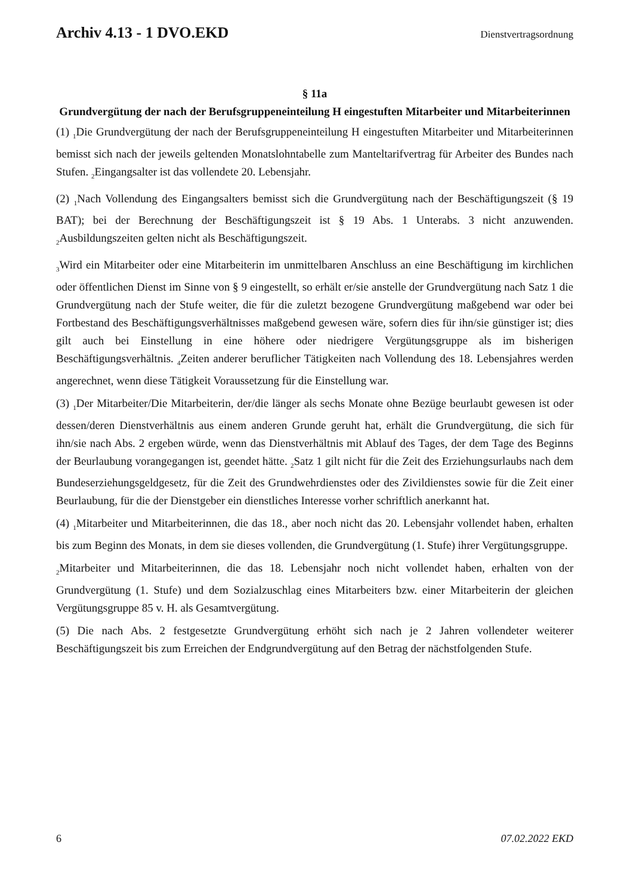Archiv 4.13 - 1 DVO.EKD
Dienstvertragsordnung
§ 11a
Grundvergütung der nach der Berufsgruppeneinteilung H eingestuften Mitarbeiter und Mitarbeiterinnen
(1) <sub>1</sub>Die Grundvergütung der nach der Berufsgruppeneinteilung H eingestuften Mitarbeiter und Mitarbeiterinnen bemisst sich nach der jeweils geltenden Monatslohntabelle zum Manteltarifvertrag für Arbeiter des Bundes nach Stufen. <sub>2</sub>Eingangsalter ist das vollendete 20. Lebensjahr.
(2) <sub>1</sub>Nach Vollendung des Eingangsalters bemisst sich die Grundvergütung nach der Beschäftigungszeit (§ 19 BAT); bei der Berechnung der Beschäftigungszeit ist § 19 Abs. 1 Unterabs. 3 nicht anzuwenden. <sub>2</sub>Ausbildungszeiten gelten nicht als Beschäftigungszeit.
<sub>3</sub>Wird ein Mitarbeiter oder eine Mitarbeiterin im unmittelbaren Anschluss an eine Beschäftigung im kirchlichen oder öffentlichen Dienst im Sinne von § 9 eingestellt, so erhält er/sie anstelle der Grundvergütung nach Satz 1 die Grundvergütung nach der Stufe weiter, die für die zuletzt bezogene Grundvergütung maßgebend war oder bei Fortbestand des Beschäftigungsverhältnisses maßgebend gewesen wäre, sofern dies für ihn/sie günstiger ist; dies gilt auch bei Einstellung in eine höhere oder niedrigere Vergütungsgruppe als im bisherigen Beschäftigungsverhältnis. <sub>4</sub>Zeiten anderer beruflicher Tätigkeiten nach Vollendung des 18. Lebensjahres werden angerechnet, wenn diese Tätigkeit Voraussetzung für die Einstellung war.
(3) <sub>1</sub>Der Mitarbeiter/Die Mitarbeiterin, der/die länger als sechs Monate ohne Bezüge beurlaubt gewesen ist oder dessen/deren Dienstverhältnis aus einem anderen Grunde geruht hat, erhält die Grundvergütung, die sich für ihn/sie nach Abs. 2 ergeben würde, wenn das Dienstverhältnis mit Ablauf des Tages, der dem Tage des Beginns der Beurlaubung vorangegangen ist, geendet hätte. <sub>2</sub>Satz 1 gilt nicht für die Zeit des Erziehungsurlaubs nach dem Bundeserziehungsgeldgesetz, für die Zeit des Grundwehrdienstes oder des Zivildienstes sowie für die Zeit einer Beurlaubung, für die der Dienstgeber ein dienstliches Interesse vorher schriftlich anerkannt hat.
(4) <sub>1</sub>Mitarbeiter und Mitarbeiterinnen, die das 18., aber noch nicht das 20. Lebensjahr vollendet haben, erhalten bis zum Beginn des Monats, in dem sie dieses vollenden, die Grundvergütung (1. Stufe) ihrer Vergütungsgruppe.
<sub>2</sub>Mitarbeiter und Mitarbeiterinnen, die das 18. Lebensjahr noch nicht vollendet haben, erhalten von der Grundvergütung (1. Stufe) und dem Sozialzuschlag eines Mitarbeiters bzw. einer Mitarbeiterin der gleichen Vergütungsgruppe 85 v. H. als Gesamtvergütung.
(5) Die nach Abs. 2 festgesetzte Grundvergütung erhöht sich nach je 2 Jahren vollendeter weiterer Beschäftigungszeit bis zum Erreichen der Endgrundvergütung auf den Betrag der nächstfolgenden Stufe.
6 07.02.2022 EKD